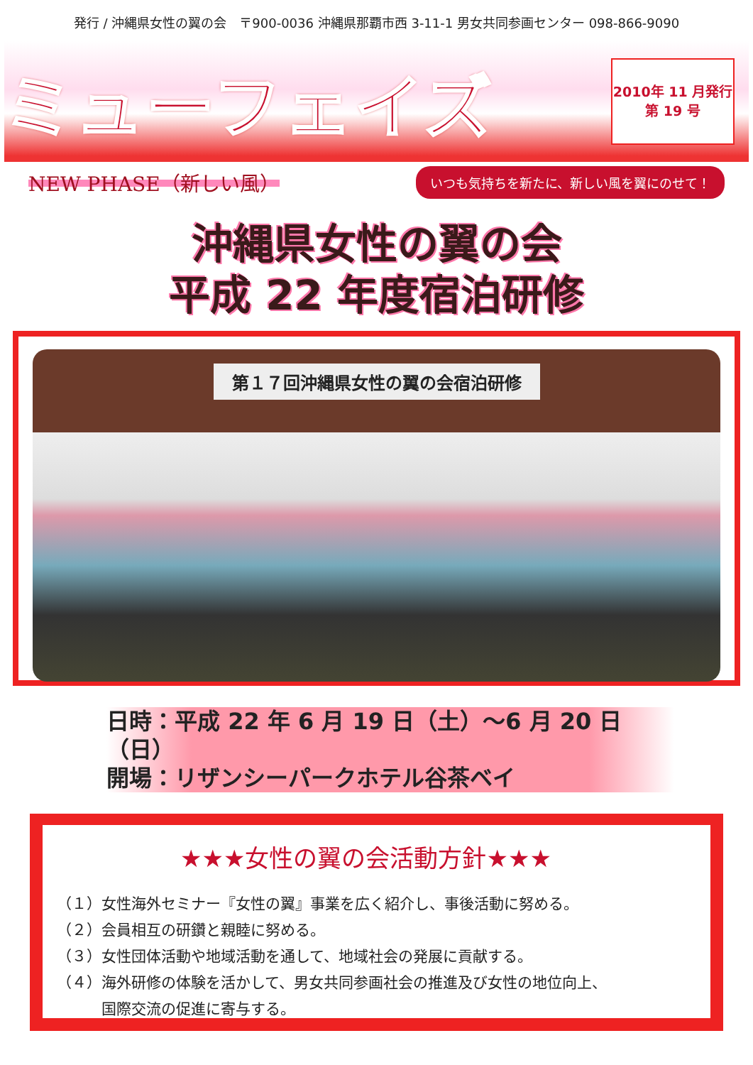発行 / 沖縄県女性の翼の会　〒900-0036 沖縄県那覇市西 3-11-1 男女共同参画センター 098-866-9090
ミューフェイズ
2010年 11 月発行
第 19 号
NEW PHASE（新しい風） いつも気持ちを新たに、新しい風を翼にのせて！
沖縄県女性の翼の会
平成 22 年度宿泊研修
第１７回沖縄県女性の翼の会宿泊研修
日時：平成 22 年 6 月 19 日（土）～6 月 20 日（日）
開場：リザンシーパークホテル谷茶ベイ
★★★女性の翼の会活動方針★★★
（１）女性海外セミナー『女性の翼』事業を広く紹介し、事後活動に努める。
（２）会員相互の研鑽と親睦に努める。
（３）女性団体活動や地域活動を通して、地域社会の発展に貢献する。
（４）海外研修の体験を活かして、男女共同参画社会の推進及び女性の地位向上、
　　　国際交流の促進に寄与する。